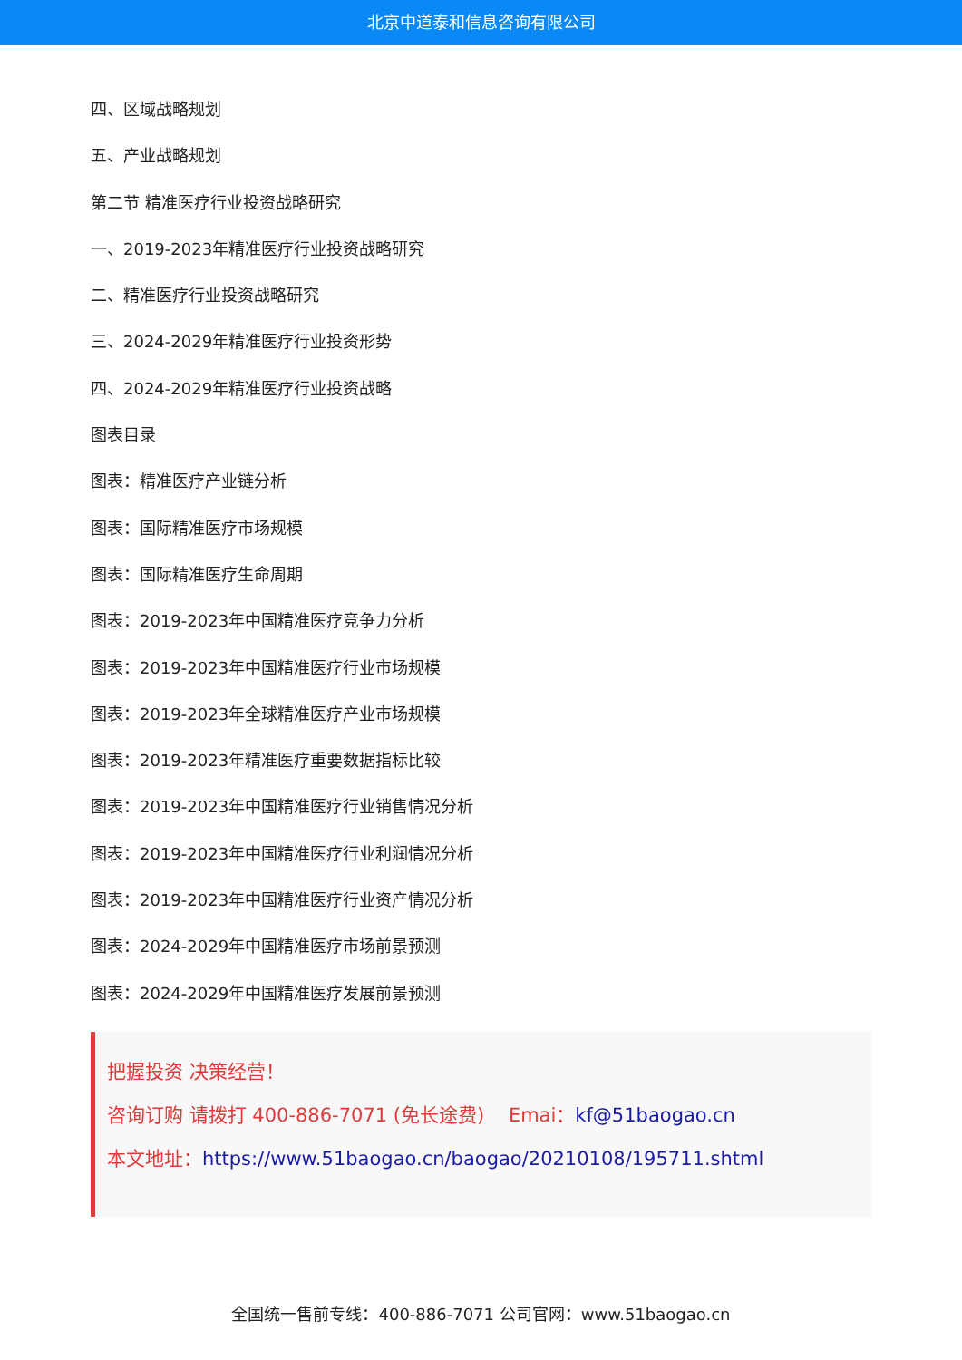北京中道泰和信息咨询有限公司
四、区域战略规划
五、产业战略规划
第二节 精准医疗行业投资战略研究
一、2019-2023年精准医疗行业投资战略研究
二、精准医疗行业投资战略研究
三、2024-2029年精准医疗行业投资形势
四、2024-2029年精准医疗行业投资战略
图表目录
图表：精准医疗产业链分析
图表：国际精准医疗市场规模
图表：国际精准医疗生命周期
图表：2019-2023年中国精准医疗竞争力分析
图表：2019-2023年中国精准医疗行业市场规模
图表：2019-2023年全球精准医疗产业市场规模
图表：2019-2023年精准医疗重要数据指标比较
图表：2019-2023年中国精准医疗行业销售情况分析
图表：2019-2023年中国精准医疗行业利润情况分析
图表：2019-2023年中国精准医疗行业资产情况分析
图表：2024-2029年中国精准医疗市场前景预测
图表：2024-2029年中国精准医疗发展前景预测
把握投资 决策经营！
咨询订购 请拨打 400-886-7071 (免长途费) Emai：kf@51baogao.cn
本文地址：https://www.51baogao.cn/baogao/20210108/195711.shtml
全国统一售前专线：400-886-7071 公司官网：www.51baogao.cn